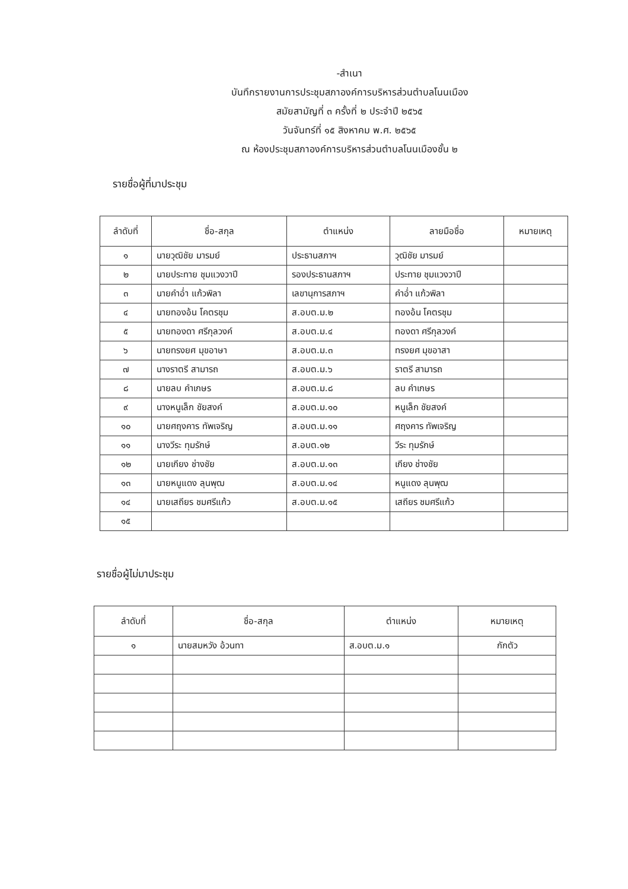-สำเนา
บันทึกรายงานการประชุมสภาองค์การบริหารส่วนตำบลโนนเมือง
สมัยสามัญที่ ๓ ครั้งที่ ๒ ประจำปี ๒๕๖๕
วันจันทร์ที่ ๑๕ สิงหาคม พ.ศ. ๒๕๖๕
ณ ห้องประชุมสภาองค์การบริหารส่วนตำบลโนนเมืองชั้น ๒
รายชื่อผู้ที่มาประชุม
| ลำดับที่ | ชื่อ-สกุล | ตำแหน่ง | ลายมือชื่อ | หมายเหตุ |
| --- | --- | --- | --- | --- |
| ๑ | นายวุฒิชัย มารมย์ | ประธานสภาฯ | วุฒิชัย มารมย์ | |
| ๒ | นายประทาย ชุมแวงวาปี | รองประธานสภาฯ | ประทาย ชุมแวงวาปี | |
| ๓ | นายคำอ่ำ แก้วพิลา | เลขานุการสภาฯ | คำอ่ำ แก้วพิลา | |
| ๔ | นายทองอ้น โคตรชุม | ส.อบต.ม.๒ | ทองอ้น โคตรชุม | |
| ๕ | นายทองดา ศรีกุลวงค์ | ส.อบต.ม.๔ | ทองดา ศรีกุลวงค์ | |
| ๖ | นายทรงยศ มุขอาษา | ส.อบต.ม.๓ | ทรงยศ มุขอาสา | |
| ๗ | นางราตรี สามารถ | ส.อบต.ม.๖ | ราตรี สามารถ | |
| ๘ | นายลบ คำเกษร | ส.อบต.ม.๘ | ลบ คำเกษร | |
| ๙ | นางหนูเล็ก ชัยสงค์ | ส.อบต.ม.๑๐ | หนูเล็ก ชัยสงค์ | |
| ๑๐ | นายศฤงคาร ทัพเจริญ | ส.อบต.ม.๑๑ | ศฤงคาร ทัพเจริญ | |
| ๑๑ | นางวีระ ทุมรักษ์ | ส.อบต.๑๒ | วีระ ทุมรักษ์ | |
| ๑๒ | นายเกียง ช่างชัย | ส.อบต.ม.๑๓ | เกียง ช่างชัย | |
| ๑๓ | นายหนูแดง ลุนพุฒ | ส.อบต.ม.๑๔ | หนูแดง ลุนพุฒ | |
| ๑๔ | นายเสถียร ชมศรีแก้ว | ส.อบต.ม.๑๕ | เสถียร ชมศรีแก้ว | |
| ๑๕ | | | | |
รายชื่อผู้ไม่มาประชุม
| ลำดับที่ | ชื่อ-สกุล | ตำแหน่ง | หมายเหตุ |
| --- | --- | --- | --- |
| ๑ | นายสมหวัง อ้วนทา | ส.อบต.ม.๑ | กักตัว |